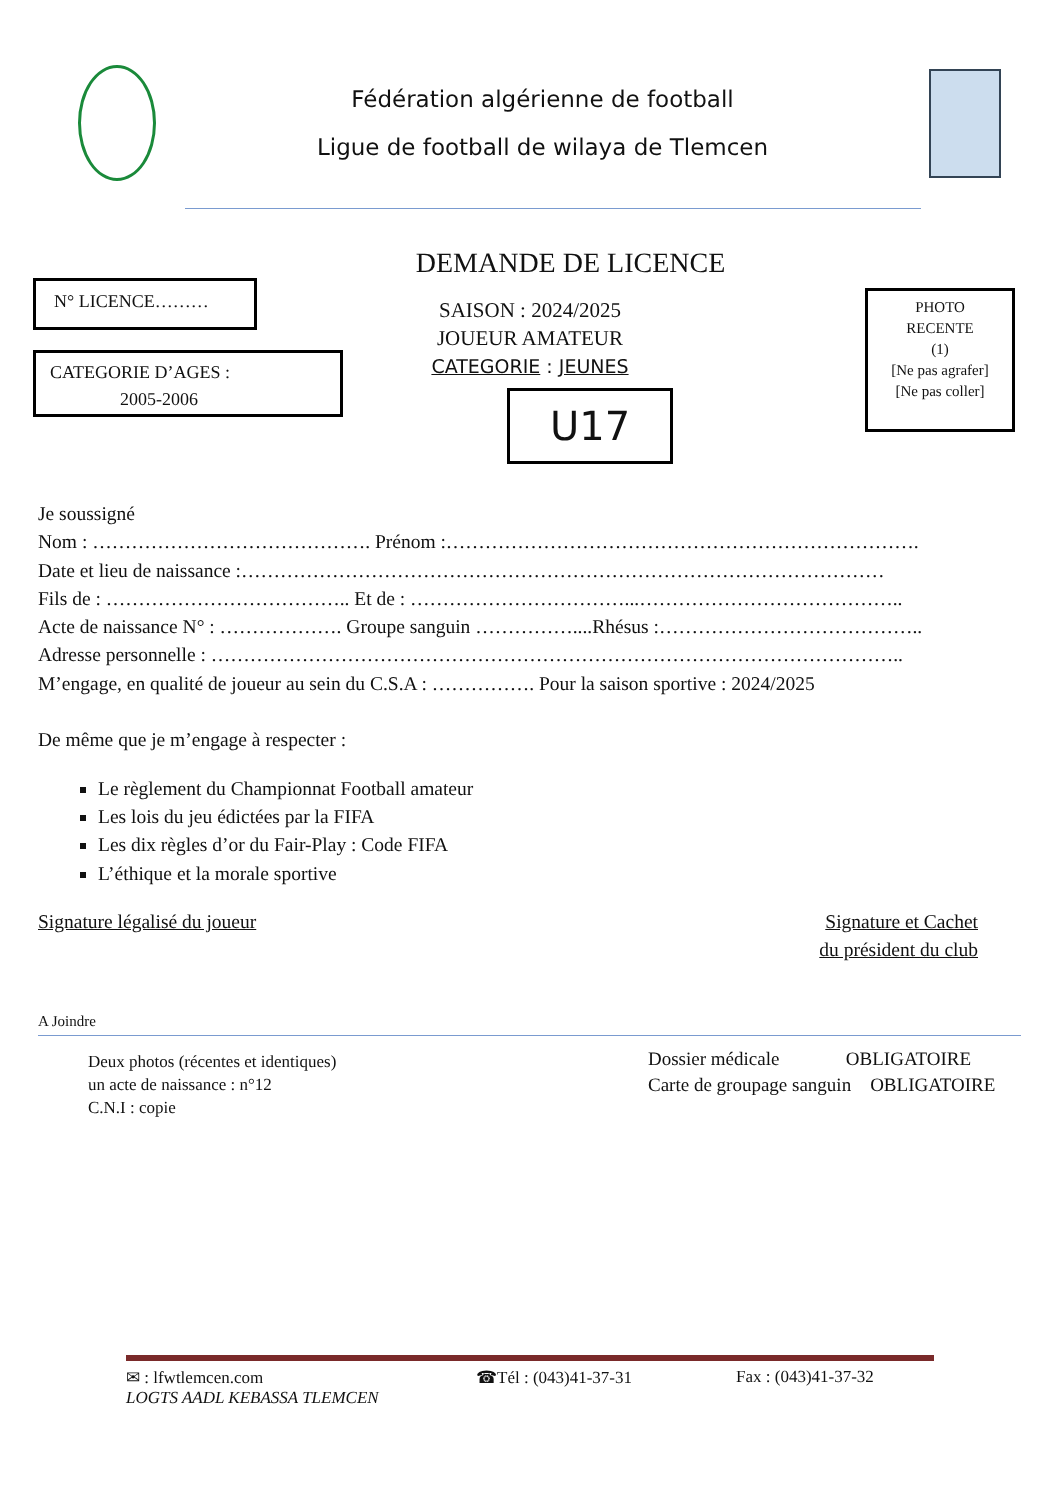Fédération algérienne de football
Ligue de football de wilaya de Tlemcen
DEMANDE DE LICENCE
N° LICENCE………
CATEGORIE D’AGES :
2005-2006
SAISON : 2024/2025
JOUEUR AMATEUR
CATEGORIE : JEUNES
U17
PHOTO
RECENTE
(1)
[Ne pas agrafer]
[Ne pas coller]
Je soussigné
Nom : ……………………………………. Prénom :……………………………………………………………….
Date et lieu de naissance :………………………………………………………………………………………
Fils de : ……………………………….. Et de : ……………………………...…………………………………..
Acte de naissance N° : ………………. Groupe sanguin ……………....Rhésus :…………………………………..
Adresse personnelle : ……………………………………………………………………………………………..
M’engage, en qualité de joueur au sein du C.S.A : ……………. Pour la saison sportive : 2024/2025
De même que je m’engage à respecter :
Le règlement du Championnat Football amateur
Les lois du jeu édictées par la FIFA
Les dix règles d’or du Fair-Play : Code FIFA
L’éthique et la morale sportive
Signature légalisé du joueur Signature et Cachet
du président du club
A Joindre
Deux photos (récentes et identiques)
un acte de naissance : n°12
C.N.I : copie
Dossier médicale OBLIGATOIRE
Carte de groupage sanguin OBLIGATOIRE
✉ : lfwtlemcen.com ☎Tél : (043)41-37-31 Fax : (043)41-37-32
LOGTS AADL KEBASSA TLEMCEN